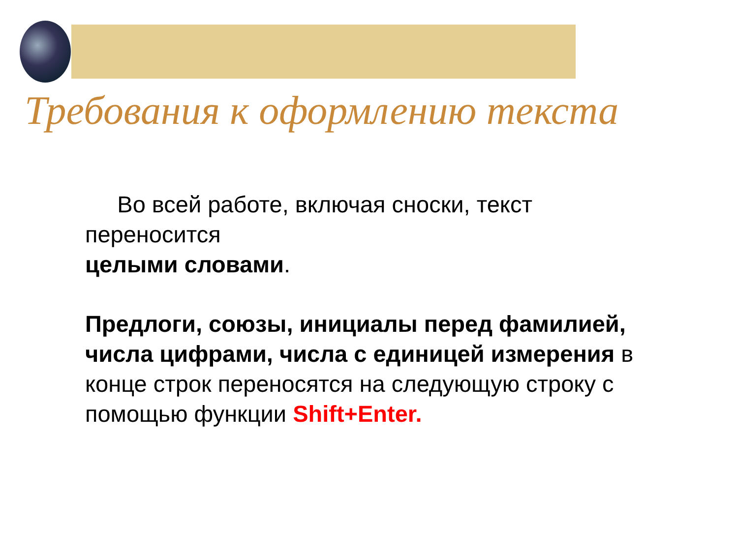Требования к оформлению текста
Во всей работе, включая сноски, текст
переносится
целыми словами.
Предлоги, союзы, инициалы перед фамилией, числа цифрами, числа с единицей измерения в конце строк переносятся на следующую строку с помощью функции Shift+Enter.